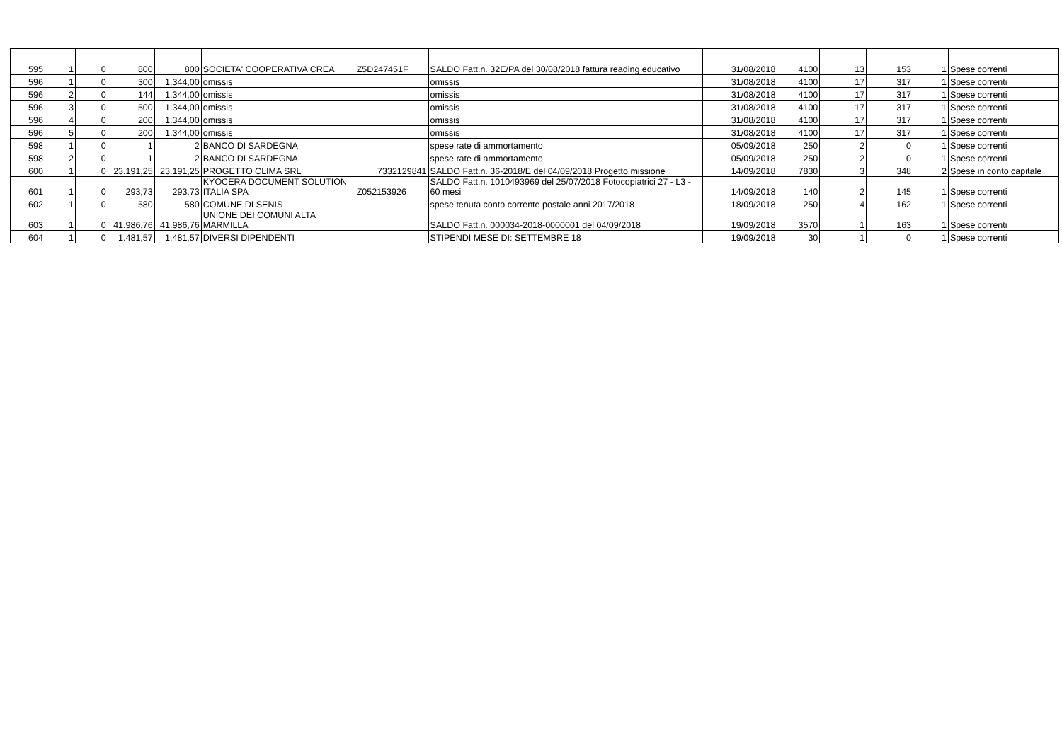| 595 | 1 | 0 | 800 | 800 | SOCIETA' COOPERATIVA CREA | Z5D247451F | SALDO Fatt.n. 32E/PA del 30/08/2018 fattura reading educativo | 31/08/2018 | 4100 | 13 | 153 | 1 | Spese correnti |
| 596 | 1 | 0 | 300 | 1.344,00 | omissis | | omissis | 31/08/2018 | 4100 | 17 | 317 | 1 | Spese correnti |
| 596 | 2 | 0 | 144 | 1.344,00 | omissis | | omissis | 31/08/2018 | 4100 | 17 | 317 | 1 | Spese correnti |
| 596 | 3 | 0 | 500 | 1.344,00 | omissis | | omissis | 31/08/2018 | 4100 | 17 | 317 | 1 | Spese correnti |
| 596 | 4 | 0 | 200 | 1.344,00 | omissis | | omissis | 31/08/2018 | 4100 | 17 | 317 | 1 | Spese correnti |
| 596 | 5 | 0 | 200 | 1.344,00 | omissis | | omissis | 31/08/2018 | 4100 | 17 | 317 | 1 | Spese correnti |
| 598 | 1 | 0 | 1 | 2 | BANCO DI SARDEGNA | | spese rate di ammortamento | 05/09/2018 | 250 | 2 | 0 | 1 | Spese correnti |
| 598 | 2 | 0 | 1 | 2 | BANCO DI SARDEGNA | | spese rate di ammortamento | 05/09/2018 | 250 | 2 | 0 | 1 | Spese correnti |
| 600 | 1 | 0 | 23.191,25 | 23.191,25 | PROGETTO CLIMA SRL | 7332129841 | SALDO Fatt.n. 36-2018/E del 04/09/2018 Progetto missione | 14/09/2018 | 7830 | 3 | 348 | 2 | Spese in conto capitale |
| 601 | 1 | 0 | 293,73 | 293,73 | KYOCERA DOCUMENT SOLUTION ITALIA SPA | Z052153926 | SALDO Fatt.n. 1010493969 del 25/07/2018 Fotocopiatrici 27 - L3 - 60 mesi | 14/09/2018 | 140 | 2 | 145 | 1 | Spese correnti |
| 602 | 1 | 0 | 580 | 580 | COMUNE DI SENIS | | spese tenuta conto corrente postale anni 2017/2018 | 18/09/2018 | 250 | 4 | 162 | 1 | Spese correnti |
| 603 | 1 | 0 | 41.986,76 | 41.986,76 | UNIONE DEI COMUNI ALTA MARMILLA | | SALDO Fatt.n. 000034-2018-0000001 del 04/09/2018 | 19/09/2018 | 3570 | 1 | 163 | 1 | Spese correnti |
| 604 | 1 | 0 | 1.481,57 | 1.481,57 | DIVERSI DIPENDENTI | | STIPENDI MESE DI: SETTEMBRE 18 | 19/09/2018 | 30 | 1 | 0 | 1 | Spese correnti |